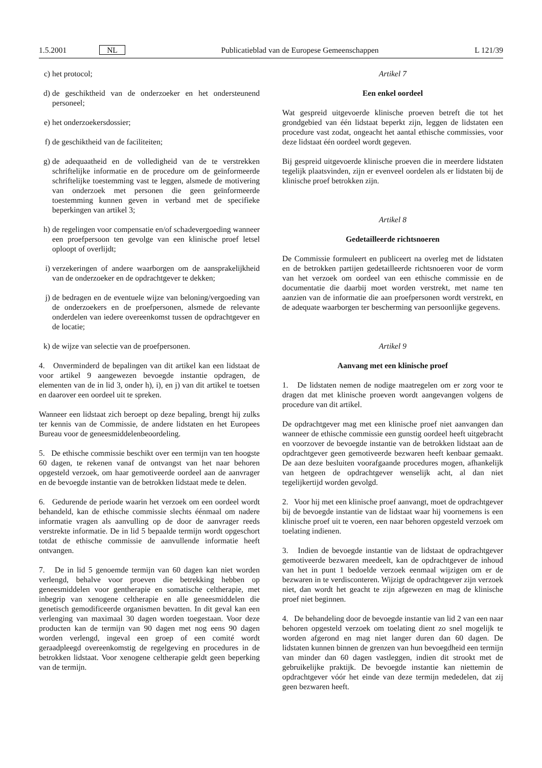1.5.2001 NL Publicatieblad van de Europese Gemeenschappen L 121/39
c) het protocol;
d) de geschiktheid van de onderzoeker en het ondersteunend personeel;
e) het onderzoekersdossier;
f) de geschiktheid van de faciliteiten;
g) de adequaatheid en de volledigheid van de te verstrekken schriftelijke informatie en de procedure om de geïnformeerde schriftelijke toestemming vast te leggen, alsmede de motivering van onderzoek met personen die geen geïnformeerde toestemming kunnen geven in verband met de specifieke beperkingen van artikel 3;
h) de regelingen voor compensatie en/of schadevergoeding wanneer een proefpersoon ten gevolge van een klinische proef letsel oploopt of overlijdt;
i) verzekeringen of andere waarborgen om de aansprakelijkheid van de onderzoeker en de opdrachtgever te dekken;
j) de bedragen en de eventuele wijze van beloning/vergoeding van de onderzoekers en de proefpersonen, alsmede de relevante onderdelen van iedere overeenkomst tussen de opdrachtgever en de locatie;
k) de wijze van selectie van de proefpersonen.
4. Onverminderd de bepalingen van dit artikel kan een lidstaat de voor artikel 9 aangewezen bevoegde instantie opdragen, de elementen van de in lid 3, onder h), i), en j) van dit artikel te toetsen en daarover een oordeel uit te spreken.
Wanneer een lidstaat zich beroept op deze bepaling, brengt hij zulks ter kennis van de Commissie, de andere lidstaten en het Europees Bureau voor de geneesmiddelenbeoordeling.
5. De ethische commissie beschikt over een termijn van ten hoogste 60 dagen, te rekenen vanaf de ontvangst van het naar behoren opgesteld verzoek, om haar gemotiveerde oordeel aan de aanvrager en de bevoegde instantie van de betrokken lidstaat mede te delen.
6. Gedurende de periode waarin het verzoek om een oordeel wordt behandeld, kan de ethische commissie slechts éénmaal om nadere informatie vragen als aanvulling op de door de aanvrager reeds verstrekte informatie. De in lid 5 bepaalde termijn wordt opgeschort totdat de ethische commissie de aanvullende informatie heeft ontvangen.
7. De in lid 5 genoemde termijn van 60 dagen kan niet worden verlengd, behalve voor proeven die betrekking hebben op geneesmiddelen voor gentherapie en somatische celtherapie, met inbegrip van xenogene celtherapie en alle geneesmiddelen die genetisch gemodificeerde organismen bevatten. In dit geval kan een verlenging van maximaal 30 dagen worden toegestaan. Voor deze producten kan de termijn van 90 dagen met nog eens 90 dagen worden verlengd, ingeval een groep of een comité wordt geraadpleegd overeenkomstig de regelgeving en procedures in de betrokken lidstaat. Voor xenogene celtherapie geldt geen beperking van de termijn.
Artikel 7
Een enkel oordeel
Wat gespreid uitgevoerde klinische proeven betreft die tot het grondgebied van één lidstaat beperkt zijn, leggen de lidstaten een procedure vast zodat, ongeacht het aantal ethische commissies, voor deze lidstaat één oordeel wordt gegeven.
Bij gespreid uitgevoerde klinische proeven die in meerdere lidstaten tegelijk plaatsvinden, zijn er evenveel oordelen als er lidstaten bij de klinische proef betrokken zijn.
Artikel 8
Gedetailleerde richtsnoeren
De Commissie formuleert en publiceert na overleg met de lidstaten en de betrokken partijen gedetailleerde richtsnoeren voor de vorm van het verzoek om oordeel van een ethische commissie en de documentatie die daarbij moet worden verstrekt, met name ten aanzien van de informatie die aan proefpersonen wordt verstrekt, en de adequate waarborgen ter bescherming van persoonlijke gegevens.
Artikel 9
Aanvang met een klinische proef
1. De lidstaten nemen de nodige maatregelen om er zorg voor te dragen dat met klinische proeven wordt aangevangen volgens de procedure van dit artikel.
De opdrachtgever mag met een klinische proef niet aanvangen dan wanneer de ethische commissie een gunstig oordeel heeft uitgebracht en voorzover de bevoegde instantie van de betrokken lidstaat aan de opdrachtgever geen gemotiveerde bezwaren heeft kenbaar gemaakt. De aan deze besluiten voorafgaande procedures mogen, afhankelijk van hetgeen de opdrachtgever wenselijk acht, al dan niet tegelijkertijd worden gevolgd.
2. Voor hij met een klinische proef aanvangt, moet de opdrachtgever bij de bevoegde instantie van de lidstaat waar hij voornemens is een klinische proef uit te voeren, een naar behoren opgesteld verzoek om toelating indienen.
3. Indien de bevoegde instantie van de lidstaat de opdrachtgever gemotiveerde bezwaren meedeelt, kan de opdrachtgever de inhoud van het in punt 1 bedoelde verzoek eenmaal wijzigen om er de bezwaren in te verdisconteren. Wijzigt de opdrachtgever zijn verzoek niet, dan wordt het geacht te zijn afgewezen en mag de klinische proef niet beginnen.
4. De behandeling door de bevoegde instantie van lid 2 van een naar behoren opgesteld verzoek om toelating dient zo snel mogelijk te worden afgerond en mag niet langer duren dan 60 dagen. De lidstaten kunnen binnen de grenzen van hun bevoegdheid een termijn van minder dan 60 dagen vastleggen, indien dit strookt met de gebruikelijke praktijk. De bevoegde instantie kan niettemin de opdrachtgever vóór het einde van deze termijn mededelen, dat zij geen bezwaren heeft.